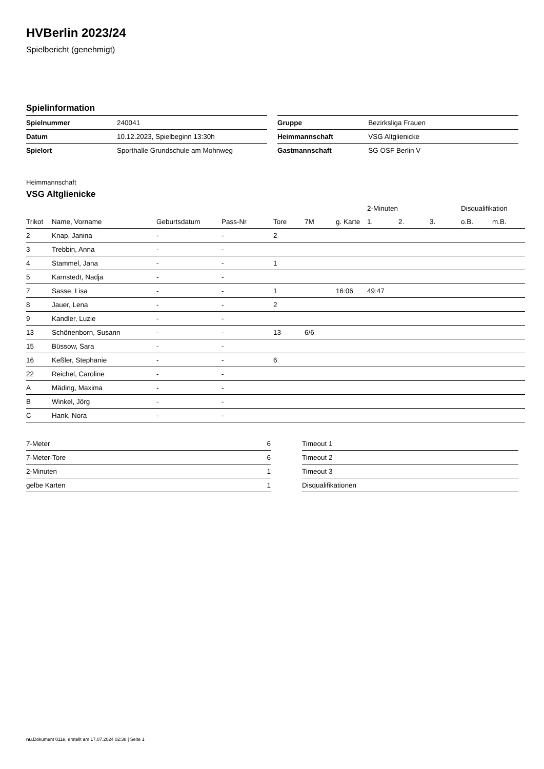HVBerlin 2023/24
Spielbericht (genehmigt)
Spielinformation
| Spielnummer | 240041 |
| Datum | 10.12.2023, Spielbeginn 13:30h |
| Spielort | Sporthalle Grundschule am Mohnweg |
| Gruppe | Bezirksliga Frauen |
| Heimmannschaft | VSG Altglienicke |
| Gastmannschaft | SG OSF Berlin V |
Heimmannschaft
VSG Altglienicke
| | | | | | | | 2-Minuten | | | Disqualifikation | |
| --- | --- | --- | --- | --- | --- | --- | --- | --- | --- | --- | --- |
| Trikot | Name, Vorname | Geburtsdatum | Pass-Nr | Tore | 7M | g. Karte | 1. | 2. | 3. | o.B. | m.B. |
| 2 | Knap, Janina | - | - | 2 | | | | | | | |
| 3 | Trebbin, Anna | - | - | | | | | | | | |
| 4 | Stammel, Jana | - | - | 1 | | | | | | | |
| 5 | Karnstedt, Nadja | - | - | | | | | | | | |
| 7 | Sasse, Lisa | - | - | 1 | | 16:06 | 49:47 | | | | |
| 8 | Jauer, Lena | - | - | 2 | | | | | | | |
| 9 | Kandler, Luzie | - | - | | | | | | | | |
| 13 | Schönenborn, Susann | - | - | 13 | 6/6 | | | | | | |
| 15 | Büssow, Sara | - | - | | | | | | | | |
| 16 | Keßler, Stephanie | - | - | 6 | | | | | | | |
| 22 | Reichel, Caroline | - | - | | | | | | | | |
| A | Mäding, Maxima | - | - | | | | | | | | |
| B | Winkel, Jörg | - | - | | | | | | | | |
| C | Hank, Nora | - | - | | | | | | | | |
| 7-Meter | 6 |
| 7-Meter-Tore | 6 |
| 2-Minuten | 1 |
| gelbe Karten | 1 |
| Timeout 1 |
| Timeout 2 |
| Timeout 3 |
| Disqualifikationen |
nu.Dokument 011e, erstellt am 17.07.2024 02:38 | Seite 1